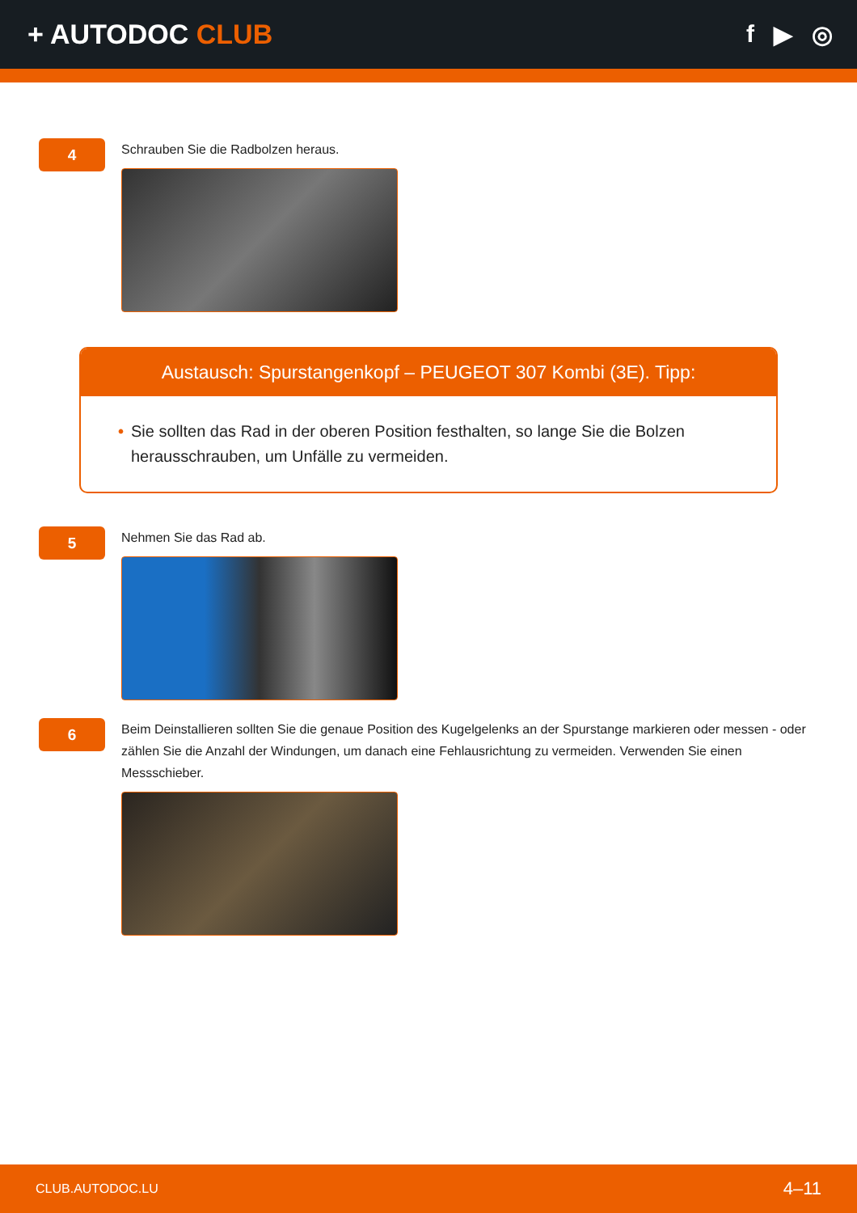+ AUTODOC CLUB f ▶ ◎
4
Schrauben Sie die Radbolzen heraus.
Austausch: Spurstangenkopf – PEUGEOT 307 Kombi (3E). Tipp:
• Sie sollten das Rad in der oberen Position festhalten, so lange Sie die Bolzen herausschrauben, um Unfälle zu vermeiden.
5
Nehmen Sie das Rad ab.
6
Beim Deinstallieren sollten Sie die genaue Position des Kugelgelenks an der Spurstange markieren oder messen - oder zählen Sie die Anzahl der Windungen, um danach eine Fehlausrichtung zu vermeiden. Verwenden Sie einen Messschieber.
CLUB.AUTODOC.LU 4–11